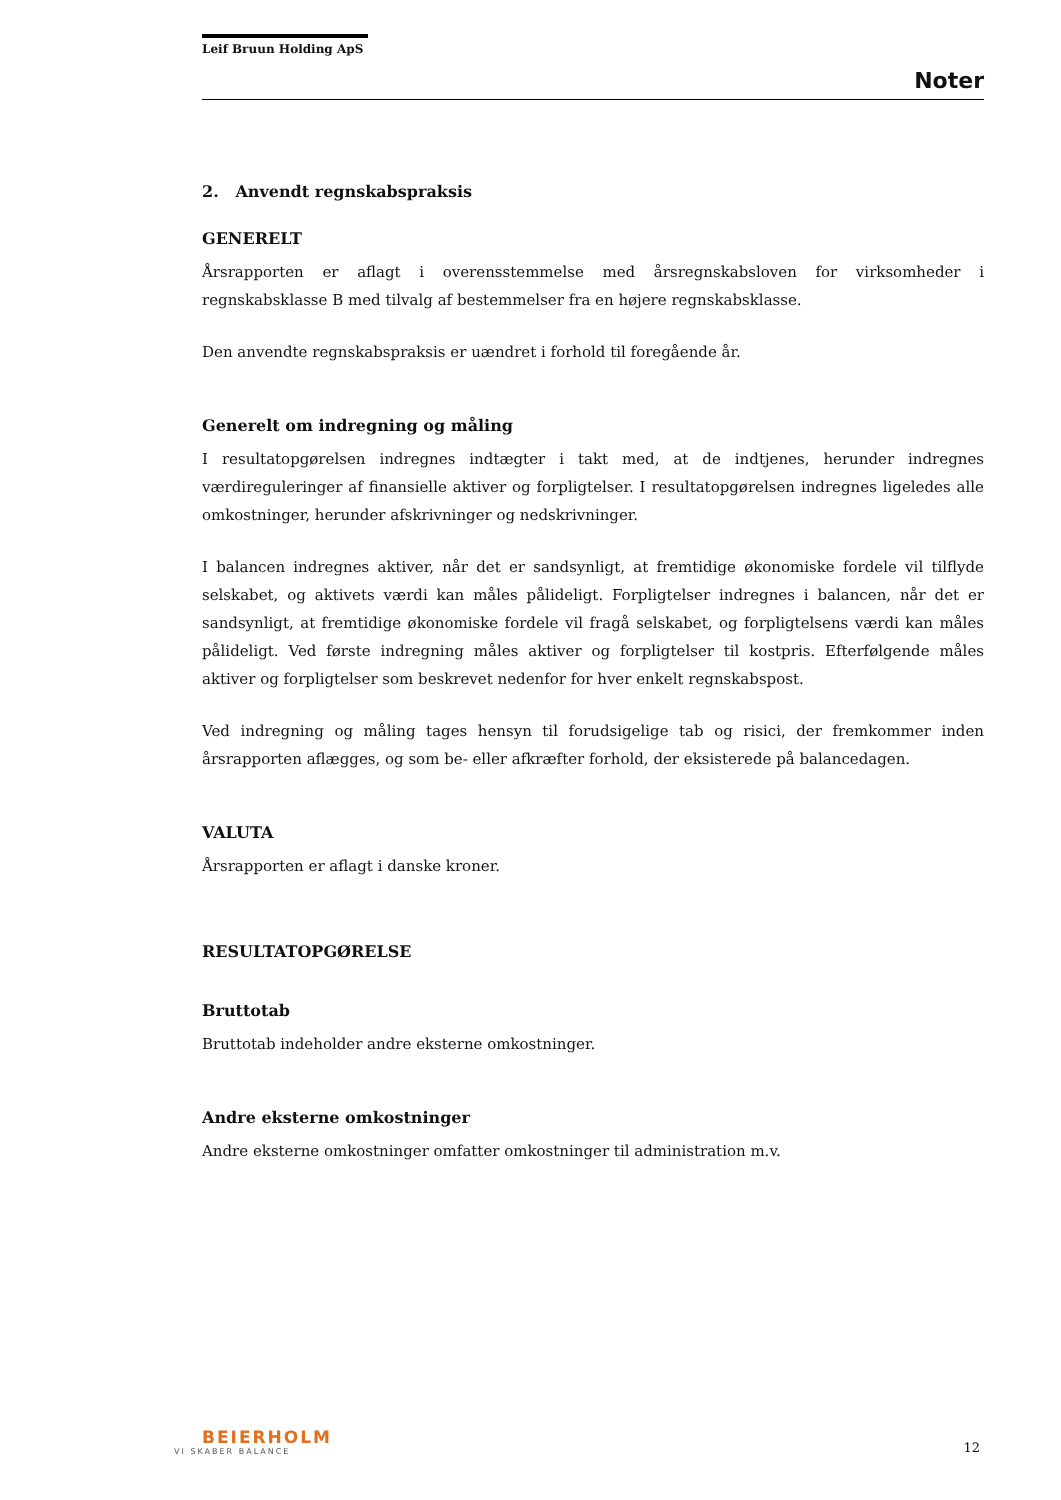Leif Bruun Holding ApS
Noter
2. Anvendt regnskabspraksis
GENERELT
Årsrapporten er aflagt i overensstemmelse med årsregnskabsloven for virksomheder i regnskabsklasse B med tilvalg af bestemmelser fra en højere regnskabsklasse.
Den anvendte regnskabspraksis er uændret i forhold til foregående år.
Generelt om indregning og måling
I resultatopgørelsen indregnes indtægter i takt med, at de indtjenes, herunder indregnes værdireguleringer af finansielle aktiver og forpligtelser. I resultatopgørelsen indregnes ligeledes alle omkostninger, herunder afskrivninger og nedskrivninger.
I balancen indregnes aktiver, når det er sandsynligt, at fremtidige økonomiske fordele vil tilflyde selskabet, og aktivets værdi kan måles pålideligt. Forpligtelser indregnes i balancen, når det er sandsynligt, at fremtidige økonomiske fordele vil fragå selskabet, og forpligtelsens værdi kan måles pålideligt. Ved første indregning måles aktiver og forpligtelser til kostpris. Efterfølgende måles aktiver og forpligtelser som beskrevet nedenfor for hver enkelt regnskabspost.
Ved indregning og måling tages hensyn til forudsigelige tab og risici, der fremkommer inden årsrapporten aflægges, og som be- eller afkræfter forhold, der eksisterede på balancedagen.
VALUTA
Årsrapporten er aflagt i danske kroner.
RESULTATOPGØRELSE
Bruttotab
Bruttotab indeholder andre eksterne omkostninger.
Andre eksterne omkostninger
Andre eksterne omkostninger omfatter omkostninger til administration m.v.
BEIERHOLM
VI SKABER BALANCE
12